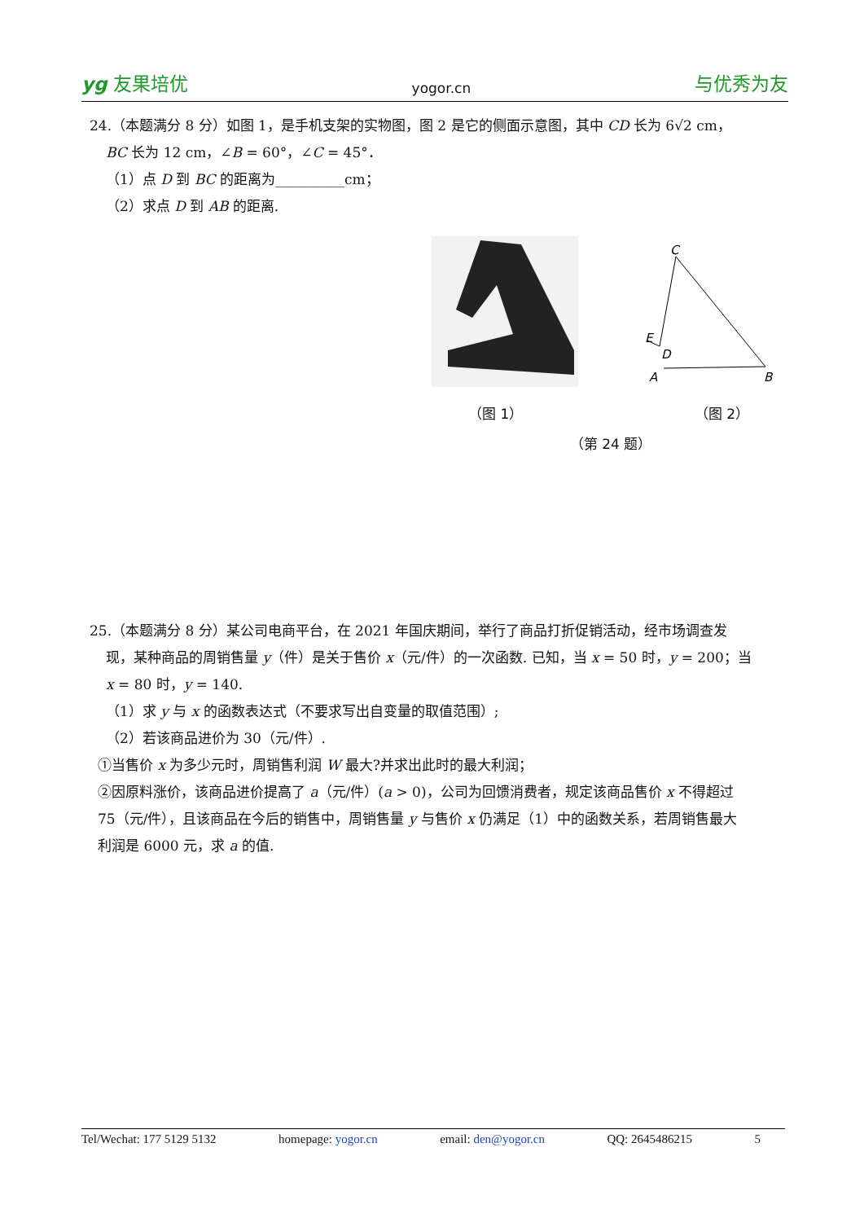yg 友果培优 yogor.cn 与优秀为友
24.（本题满分 8 分）如图 1，是手机支架的实物图，图 2 是它的侧面示意图，其中 CD 长为 6√2 cm，
BC 长为 12 cm，∠B = 60°，∠C = 45°．
（1）点 D 到 BC 的距离为__________cm；
（2）求点 D 到 AB 的距离.
C
E
D
A
B
（图 1） （图 2）
（第 24 题）
25.（本题满分 8 分）某公司电商平台，在 2021 年国庆期间，举行了商品打折促销活动，经市场调查发
现，某种商品的周销售量 y（件）是关于售价 x（元/件）的一次函数. 已知，当 x = 50 时，y = 200；当
x = 80 时，y = 140.
（1）求 y 与 x 的函数表达式（不要求写出自变量的取值范围）;
（2）若该商品进价为 30（元/件）.
①当售价 x 为多少元时，周销售利润 W 最大?并求出此时的最大利润；
②因原料涨价，该商品进价提高了 a（元/件）(a > 0)，公司为回馈消费者，规定该商品售价 x 不得超过
75（元/件），且该商品在今后的销售中，周销售量 y 与售价 x 仍满足（1）中的函数关系，若周销售最大
利润是 6000 元，求 a 的值.
Tel/Wechat: 177 5129 5132 homepage: yogor.cn email: den@yogor.cn QQ: 2645486215 5